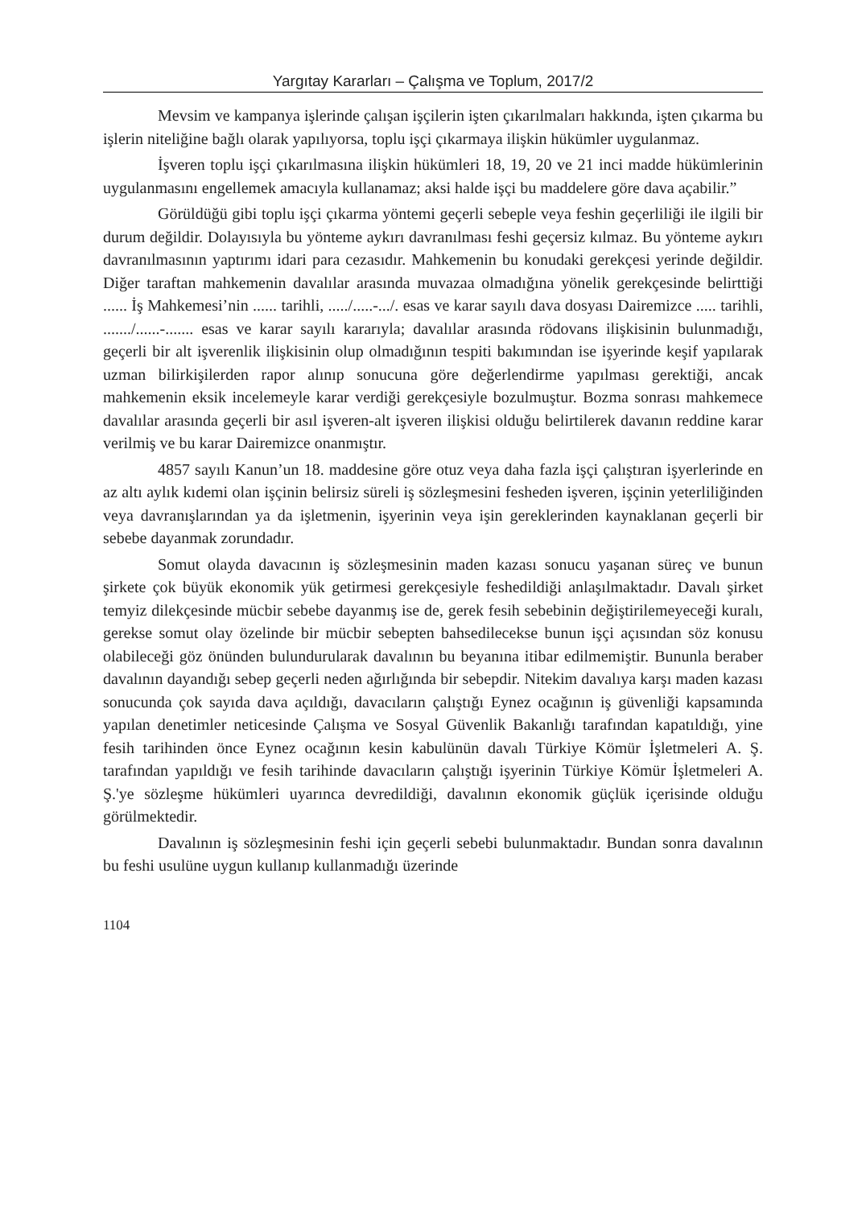Yargıtay Kararları – Çalışma ve Toplum, 2017/2
Mevsim ve kampanya işlerinde çalışan işçilerin işten çıkarılmaları hakkında, işten çıkarma bu işlerin niteliğine bağlı olarak yapılıyorsa, toplu işçi çıkarmaya ilişkin hükümler uygulanmaz.
İşveren toplu işçi çıkarılmasına ilişkin hükümleri 18, 19, 20 ve 21 inci madde hükümlerinin uygulanmasını engellemek amacıyla kullanamaz; aksi halde işçi bu maddelere göre dava açabilir.”
Görüldüğü gibi toplu işçi çıkarma yöntemi geçerli sebeple veya feshin geçerliliği ile ilgili bir durum değildir. Dolayısıyla bu yönteme aykırı davranılması feshi geçersiz kılmaz. Bu yönteme aykırı davranılmasının yaptırımı idari para cezasıdır. Mahkemenin bu konudaki gerekçesi yerinde değildir. Diğer taraftan mahkemenin davalılar arasında muvazaa olmadığına yönelik gerekçesinde belirttiği ...... İş Mahkemesi’nin ...... tarihli, ...../.....-.../. esas ve karar sayılı dava dosyası Dairemizce ..... tarihli, ......./......-....... esas ve karar sayılı kararıyla; davalılar arasında rödovans ilişkisinin bulunmadığı, geçerli bir alt işverenlik ilişkisinin olup olmadığının tespiti bakımından ise işyerinde keşif yapılarak uzman bilirkişilerden rapor alınıp sonucuna göre değerlendirme yapılması gerektiği, ancak mahkemenin eksik incelemeyle karar verdiği gerekçesiyle bozulmuştur. Bozma sonrası mahkemece davalılar arasında geçerli bir asıl işveren-alt işveren ilişkisi olduğu belirtilerek davanın reddine karar verilmiş ve bu karar Dairemizce onanmıştır.
4857 sayılı Kanun’un 18. maddesine göre otuz veya daha fazla işçi çalıştıran işyerlerinde en az altı aylık kıdemi olan işçinin belirsiz süreli iş sözleşmesini fesheden işveren, işçinin yeterliliğinden veya davranışlarından ya da işletmenin, işyerinin veya işin gereklerinden kaynaklanan geçerli bir sebebe dayanmak zorundadır.
Somut olayda davacının iş sözleşmesinin maden kazası sonucu yaşanan süreç ve bunun şirkete çok büyük ekonomik yük getirmesi gerekçesiyle feshedildiği anlaşılmaktadır. Davalı şirket temyiz dilekçesinde mücbir sebebe dayanmış ise de, gerek fesih sebebinin değiştirilemeyeceği kuralı, gerekse somut olay özelinde bir mücbir sebepten bahsedilecekse bunun işçi açısından söz konusu olabileceği göz önünden bulundurularak davalının bu beyanına itibar edilmemiştir. Bununla beraber davalının dayandığı sebep geçerli neden ağırlığında bir sebepdir. Nitekim davalıya karşı maden kazası sonucunda çok sayıda dava açıldığı, davacıların çalıştığı Eynez ocağının iş güvenliği kapsamında yapılan denetimler neticesinde Çalışma ve Sosyal Güvenlik Bakanlığı tarafından kapatıldığı, yine fesih tarihinden önce Eynez ocağının kesin kabulünün davalı Türkiye Kömür İşletmeleri A. Ş. tarafından yapıldığı ve fesih tarihinde davacıların çalıştığı işyerinin Türkiye Kömür İşletmeleri A. Ş.'ye sözleşme hükümleri uyarınca devredildiği, davalının ekonomik güçlük içerisinde olduğu görülmektedir.
Davalının iş sözleşmesinin feshi için geçerli sebebi bulunmaktadır. Bundan sonra davalının bu feshi usulüne uygun kullanıp kullanmadığı üzerinde
1104